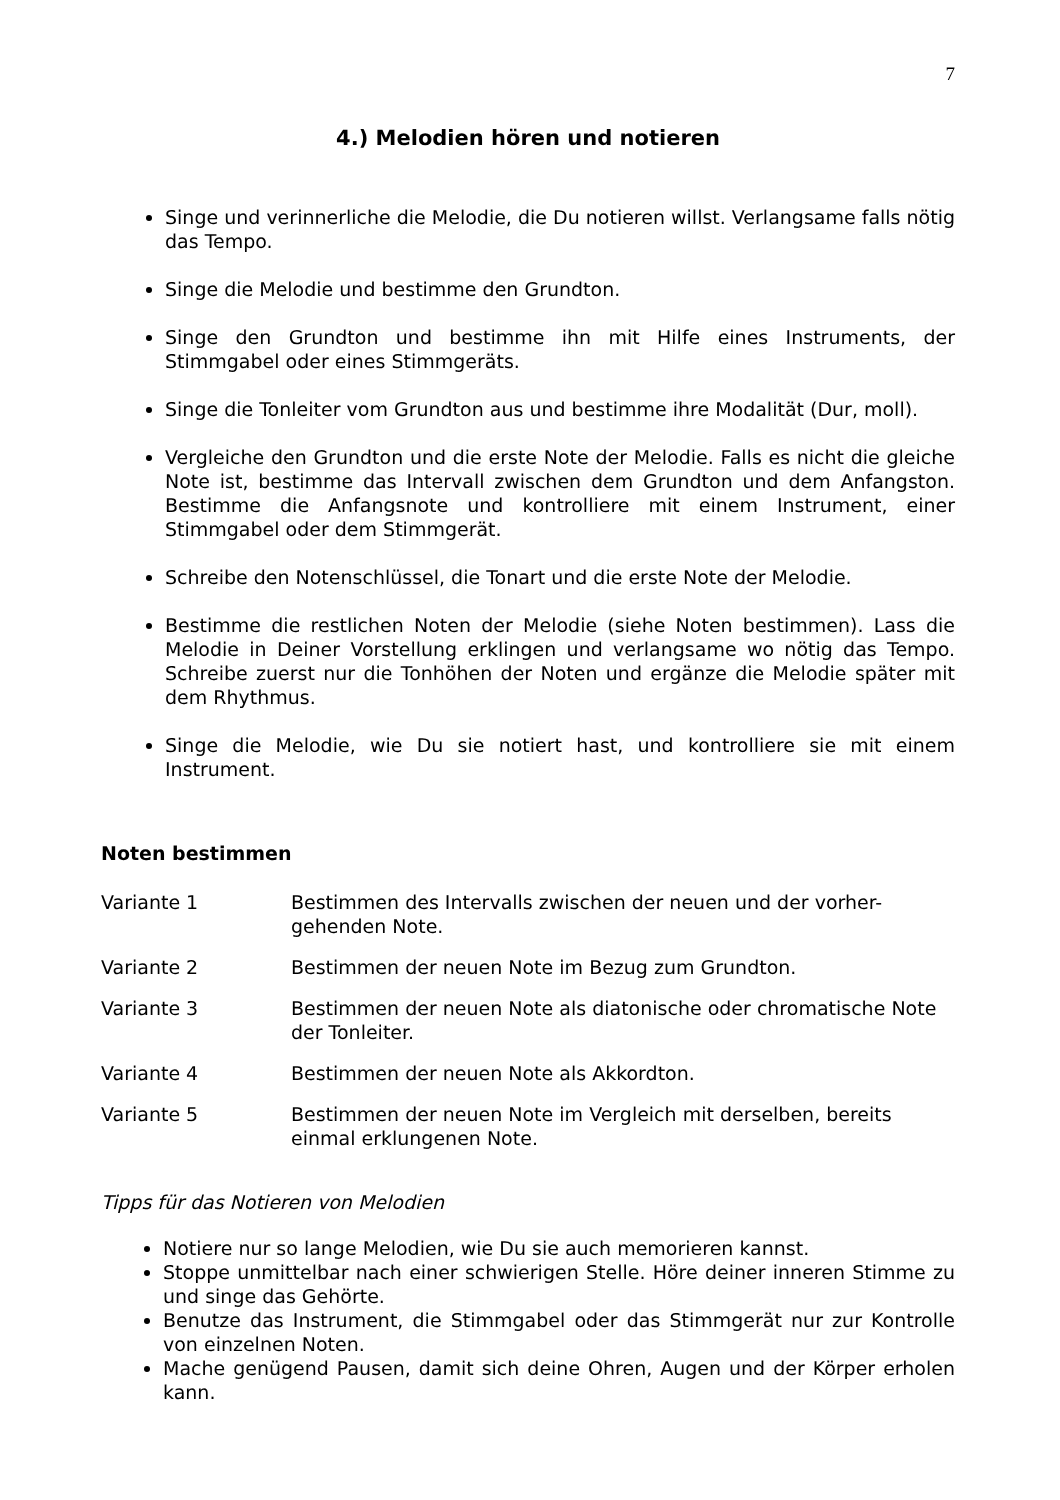7
4.) Melodien hören und notieren
Singe und verinnerliche die Melodie, die Du notieren willst. Verlangsame falls nötig das Tempo.
Singe die Melodie und bestimme den Grundton.
Singe den Grundton und bestimme ihn mit Hilfe eines Instruments, der Stimmgabel oder eines Stimmgeräts.
Singe die Tonleiter vom Grundton aus und bestimme ihre Modalität (Dur, moll).
Vergleiche den Grundton und die erste Note der Melodie. Falls es nicht die gleiche Note ist, bestimme das Intervall zwischen dem Grundton und dem Anfangston. Bestimme die Anfangsnote und kontrolliere mit einem Instrument, einer Stimmgabel oder dem Stimmgerät.
Schreibe den Notenschlüssel, die Tonart und die erste Note der Melodie.
Bestimme die restlichen Noten der Melodie (siehe Noten bestimmen). Lass die Melodie in Deiner Vorstellung erklingen und verlangsame wo nötig das Tempo. Schreibe zuerst nur die Tonhöhen der Noten und ergänze die Melodie später mit dem Rhythmus.
Singe die Melodie, wie Du sie notiert hast, und kontrolliere sie mit einem Instrument.
Noten bestimmen
Variante 1 Bestimmen des Intervalls zwischen der neuen und der vorher-gehenden Note.
Variante 2 Bestimmen der neuen Note im Bezug zum Grundton.
Variante 3 Bestimmen der neuen Note als diatonische oder chromatische Note der Tonleiter.
Variante 4 Bestimmen der neuen Note als Akkordton.
Variante 5 Bestimmen der neuen Note im Vergleich mit derselben, bereits einmal erklungenen Note.
Tipps für das Notieren von Melodien
Notiere nur so lange Melodien, wie Du sie auch memorieren kannst.
Stoppe unmittelbar nach einer schwierigen Stelle. Höre deiner inneren Stimme zu und singe das Gehörte.
Benutze das Instrument, die Stimmgabel oder das Stimmgerät nur zur Kontrolle von einzelnen Noten.
Mache genügend Pausen, damit sich deine Ohren, Augen und der Körper erholen kann.